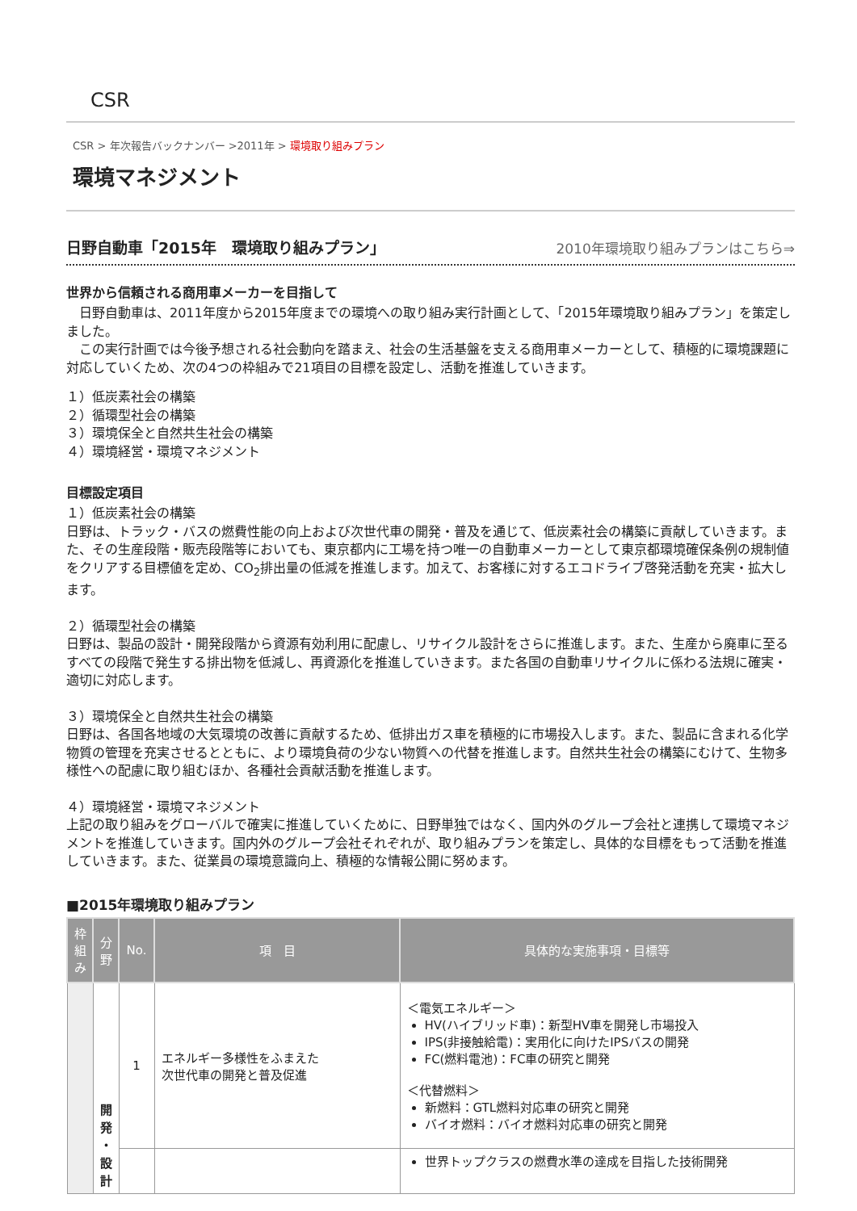CSR
CSR > 年次報告バックナンバー >2011年 > 環境取り組みプラン
環境マネジメント
日野自動車「2015年　環境取り組みプラン」 2010年環境取り組みプランはこちら⇒
世界から信頼される商用車メーカーを目指して
　日野自動車は、2011年度から2015年度までの環境への取り組み実行計画として、「2015年環境取り組みプラン」を策定しました。
　この実行計画では今後予想される社会動向を踏まえ、社会の生活基盤を支える商用車メーカーとして、積極的に環境課題に対応していくため、次の4つの枠組みで21項目の目標を設定し、活動を推進していきます。
１）低炭素社会の構築
２）循環型社会の構築
３）環境保全と自然共生社会の構築
４）環境経営・環境マネジメント
目標設定項目
１）低炭素社会の構築
日野は、トラック・バスの燃費性能の向上および次世代車の開発・普及を通じて、低炭素社会の構築に貢献していきます。また、その生産段階・販売段階等においても、東京都内に工場を持つ唯一の自動車メーカーとして東京都環境確保条例の規制値をクリアする目標値を定め、CO<sub>2</sub>排出量の低減を推進します。加えて、お客様に対するエコドライブ啓発活動を充実・拡大します。
２）循環型社会の構築
日野は、製品の設計・開発段階から資源有効利用に配慮し、リサイクル設計をさらに推進します。また、生産から廃車に至るすべての段階で発生する排出物を低減し、再資源化を推進していきます。また各国の自動車リサイクルに係わる法規に確実・適切に対応します。
３）環境保全と自然共生社会の構築
日野は、各国各地域の大気環境の改善に貢献するため、低排出ガス車を積極的に市場投入します。また、製品に含まれる化学物質の管理を充実させるとともに、より環境負荷の少ない物質への代替を推進します。自然共生社会の構築にむけて、生物多様性への配慮に取り組むほか、各種社会貢献活動を推進します。
４）環境経営・環境マネジメント
上記の取り組みをグローバルで確実に推進していくために、日野単独ではなく、国内外のグループ会社と連携して環境マネジメントを推進していきます。国内外のグループ会社それぞれが、取り組みプランを策定し、具体的な目標をもって活動を推進していきます。また、従業員の環境意識向上、積極的な情報公開に努めます。
■2015年環境取り組みプラン
| 枠 組 み | 分 野 | No. | 項 目 | 具体的な実施事項・目標等 |
| --- | --- | --- | --- | --- |
| | 開 発 ・ 設 計 | 1 | エネルギー多様性をふまえた 次世代車の開発と普及促進 | ＜電気エネルギー＞ HV(ハイブリッド車)：新型HV車を開発し市場投入 IPS(非接触給電)：実用化に向けたIPSバスの開発 FC(燃料電池)：FC車の研究と開発 ＜代替燃料＞ 新燃料：GTL燃料対応車の研究と開発 バイオ燃料：バイオ燃料対応車の研究と開発 |
| | | | | 世界トップクラスの燃費水準の達成を目指した技術開発 |